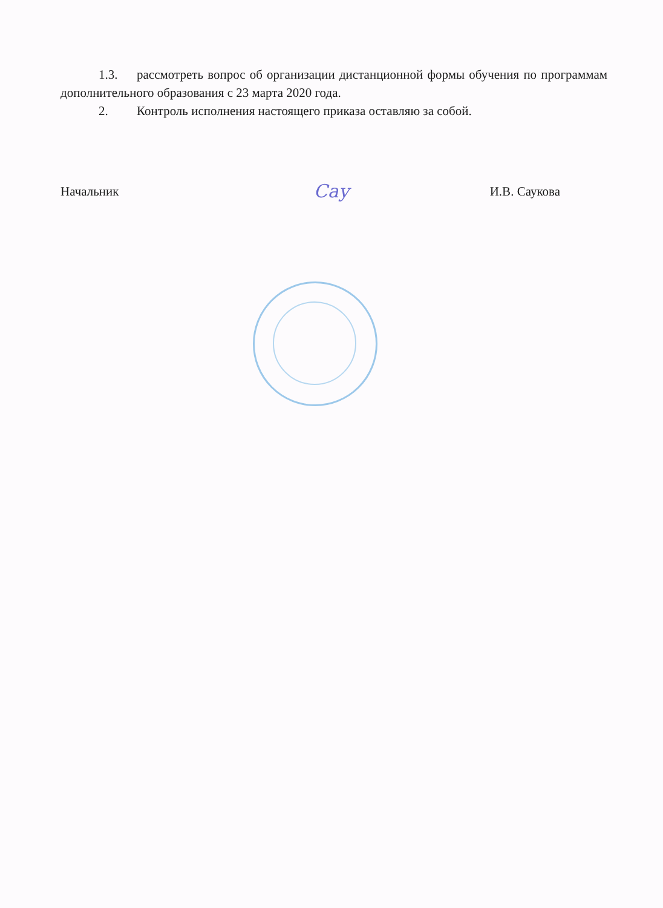1.3. рассмотреть вопрос об организации дистанционной формы обучения по программам дополнительного образования с 23 марта 2020 года.
2. Контроль исполнения настоящего приказа оставляю за собой.
Начальник Сау И.В. Саукова